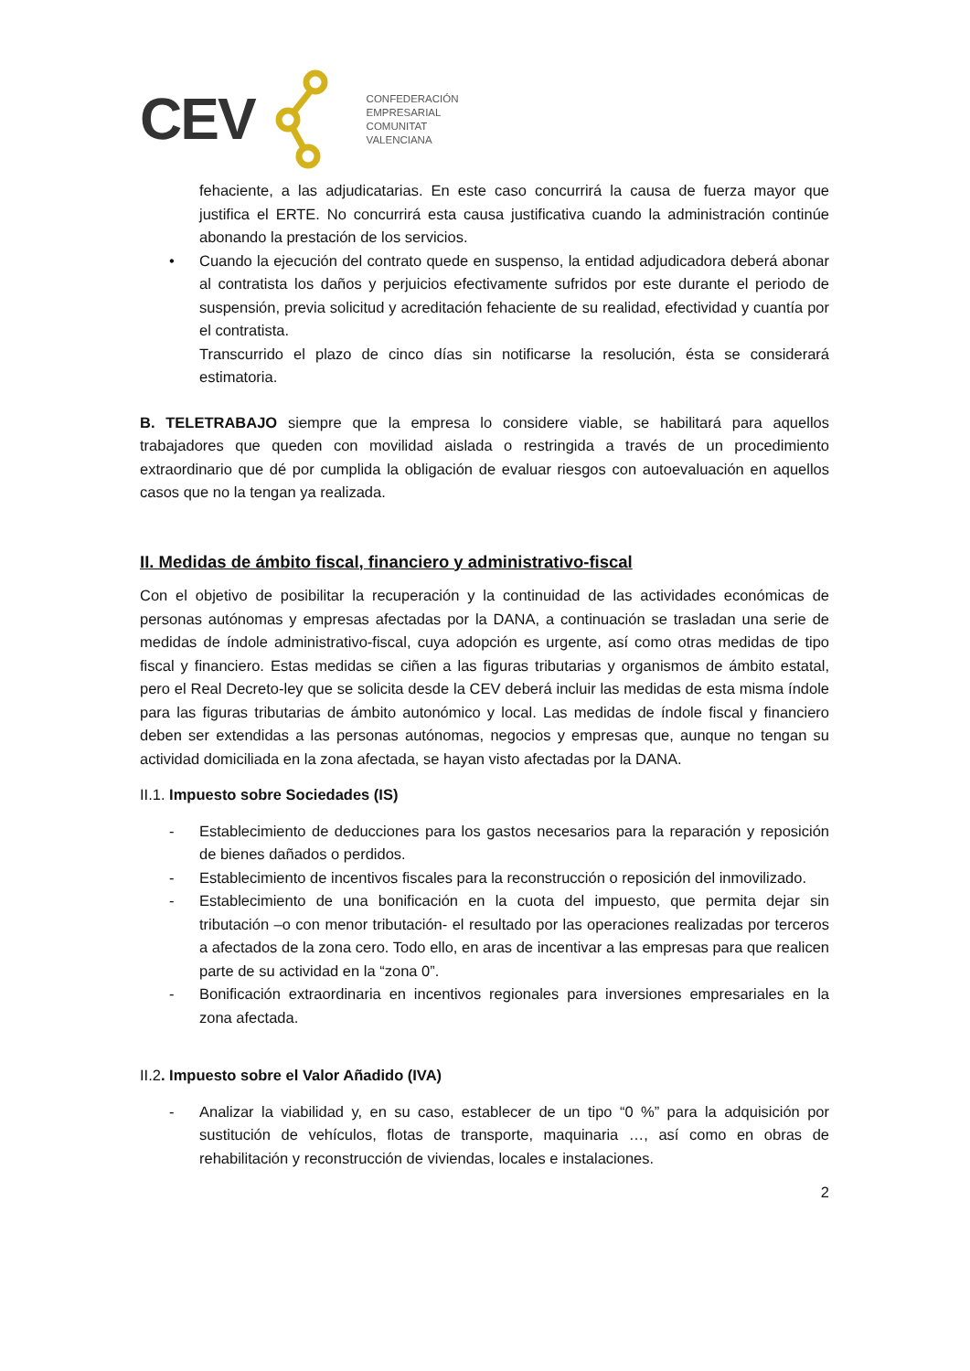CEV
CONFEDERACIÓN
EMPRESARIAL
COMUNITAT
VALENCIANA
fehaciente, a las adjudicatarias. En este caso concurrirá la causa de fuerza mayor que justifica el ERTE. No concurrirá esta causa justificativa cuando la administración continúe abonando la prestación de los servicios.
• Cuando la ejecución del contrato quede en suspenso, la entidad adjudicadora deberá abonar al contratista los daños y perjuicios efectivamente sufridos por este durante el periodo de suspensión, previa solicitud y acreditación fehaciente de su realidad, efectividad y cuantía por el contratista.
Transcurrido el plazo de cinco días sin notificarse la resolución, ésta se considerará estimatoria.
B. TELETRABAJO siempre que la empresa lo considere viable, se habilitará para aquellos trabajadores que queden con movilidad aislada o restringida a través de un procedimiento extraordinario que dé por cumplida la obligación de evaluar riesgos con autoevaluación en aquellos casos que no la tengan ya realizada.
II. Medidas de ámbito fiscal, financiero y administrativo-fiscal
Con el objetivo de posibilitar la recuperación y la continuidad de las actividades económicas de personas autónomas y empresas afectadas por la DANA, a continuación se trasladan una serie de medidas de índole administrativo-fiscal, cuya adopción es urgente, así como otras medidas de tipo fiscal y financiero. Estas medidas se ciñen a las figuras tributarias y organismos de ámbito estatal, pero el Real Decreto-ley que se solicita desde la CEV deberá incluir las medidas de esta misma índole para las figuras tributarias de ámbito autonómico y local. Las medidas de índole fiscal y financiero deben ser extendidas a las personas autónomas, negocios y empresas que, aunque no tengan su actividad domiciliada en la zona afectada, se hayan visto afectadas por la DANA.
II.1. Impuesto sobre Sociedades (IS)
- Establecimiento de deducciones para los gastos necesarios para la reparación y reposición de bienes dañados o perdidos.
- Establecimiento de incentivos fiscales para la reconstrucción o reposición del inmovilizado.
- Establecimiento de una bonificación en la cuota del impuesto, que permita dejar sin tributación –o con menor tributación- el resultado por las operaciones realizadas por terceros a afectados de la zona cero. Todo ello, en aras de incentivar a las empresas para que realicen parte de su actividad en la “zona 0”.
- Bonificación extraordinaria en incentivos regionales para inversiones empresariales en la zona afectada.
II.2. Impuesto sobre el Valor Añadido (IVA)
- Analizar la viabilidad y, en su caso, establecer de un tipo “0 %” para la adquisición por sustitución de vehículos, flotas de transporte, maquinaria …, así como en obras de rehabilitación y reconstrucción de viviendas, locales e instalaciones.
2